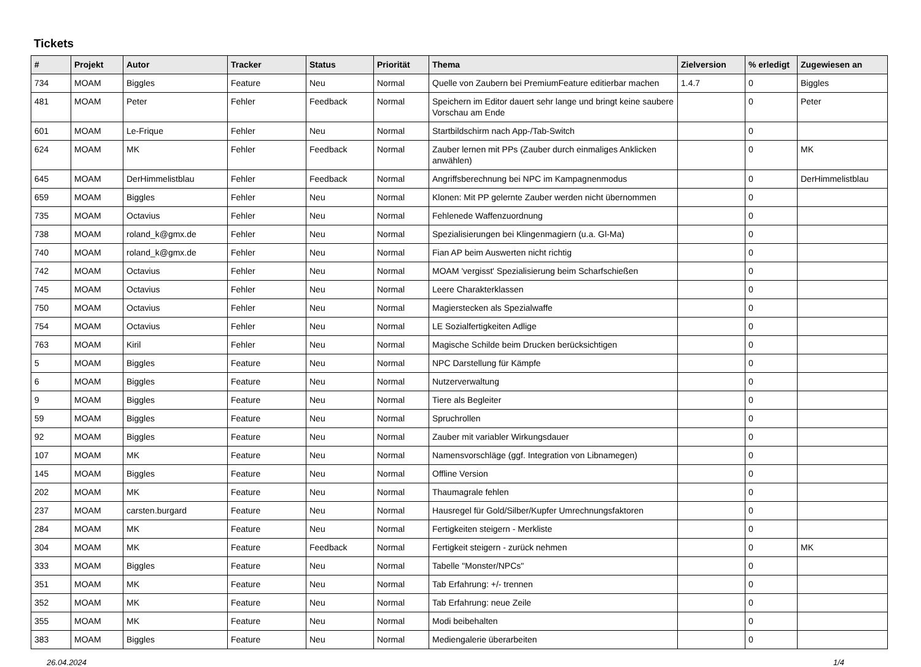Tickets
| # | Projekt | Autor | Tracker | Status | Priorität | Thema | Zielversion | % erledigt | Zugewiesen an |
| --- | --- | --- | --- | --- | --- | --- | --- | --- | --- |
| 734 | MOAM | Biggles | Feature | Neu | Normal | Quelle von Zaubern bei PremiumFeature editierbar machen | 1.4.7 | 0 | Biggles |
| 481 | MOAM | Peter | Fehler | Feedback | Normal | Speichern im Editor dauert sehr lange und bringt keine saubere Vorschau am Ende | | 0 | Peter |
| 601 | MOAM | Le-Frique | Fehler | Neu | Normal | Startbildschirm nach App-/Tab-Switch | | 0 | |
| 624 | MOAM | MK | Fehler | Feedback | Normal | Zauber lernen mit PPs (Zauber durch einmaliges Anklicken anwählen) | | 0 | MK |
| 645 | MOAM | DerHimmelistblau | Fehler | Feedback | Normal | Angriffsberechnung bei NPC im Kampagnenmodus | | 0 | DerHimmelistblau |
| 659 | MOAM | Biggles | Fehler | Neu | Normal | Klonen: Mit PP gelernte Zauber werden nicht übernommen | | 0 | |
| 735 | MOAM | Octavius | Fehler | Neu | Normal | Fehlenede Waffenzuordnung | | 0 | |
| 738 | MOAM | roland_k@gmx.de | Fehler | Neu | Normal | Spezialisierungen bei Klingenmagiern (u.a. Gl-Ma) | | 0 | |
| 740 | MOAM | roland_k@gmx.de | Fehler | Neu | Normal | Fian AP beim Auswerten nicht richtig | | 0 | |
| 742 | MOAM | Octavius | Fehler | Neu | Normal | MOAM 'vergisst' Spezialisierung beim Scharfschießen | | 0 | |
| 745 | MOAM | Octavius | Fehler | Neu | Normal | Leere Charakterklassen | | 0 | |
| 750 | MOAM | Octavius | Fehler | Neu | Normal | Magierstecken als Spezialwaffe | | 0 | |
| 754 | MOAM | Octavius | Fehler | Neu | Normal | LE Sozialfertigkeiten Adlige | | 0 | |
| 763 | MOAM | Kiril | Fehler | Neu | Normal | Magische Schilde beim Drucken berücksichtigen | | 0 | |
| 5 | MOAM | Biggles | Feature | Neu | Normal | NPC Darstellung für Kämpfe | | 0 | |
| 6 | MOAM | Biggles | Feature | Neu | Normal | Nutzerverwaltung | | 0 | |
| 9 | MOAM | Biggles | Feature | Neu | Normal | Tiere als Begleiter | | 0 | |
| 59 | MOAM | Biggles | Feature | Neu | Normal | Spruchrollen | | 0 | |
| 92 | MOAM | Biggles | Feature | Neu | Normal | Zauber mit variabler Wirkungsdauer | | 0 | |
| 107 | MOAM | MK | Feature | Neu | Normal | Namensvorschläge (ggf. Integration von Libnamegen) | | 0 | |
| 145 | MOAM | Biggles | Feature | Neu | Normal | Offline Version | | 0 | |
| 202 | MOAM | MK | Feature | Neu | Normal | Thaumagrale fehlen | | 0 | |
| 237 | MOAM | carsten.burgard | Feature | Neu | Normal | Hausregel für Gold/Silber/Kupfer Umrechnungsfaktoren | | 0 | |
| 284 | MOAM | MK | Feature | Neu | Normal | Fertigkeiten steigern - Merkliste | | 0 | |
| 304 | MOAM | MK | Feature | Feedback | Normal | Fertigkeit steigern - zurück nehmen | | 0 | MK |
| 333 | MOAM | Biggles | Feature | Neu | Normal | Tabelle "Monster/NPCs" | | 0 | |
| 351 | MOAM | MK | Feature | Neu | Normal | Tab Erfahrung: +/- trennen | | 0 | |
| 352 | MOAM | MK | Feature | Neu | Normal | Tab Erfahrung: neue Zeile | | 0 | |
| 355 | MOAM | MK | Feature | Neu | Normal | Modi beibehalten | | 0 | |
| 383 | MOAM | Biggles | Feature | Neu | Normal | Mediengalerie überarbeiten | | 0 | |
26.04.2024 1/4